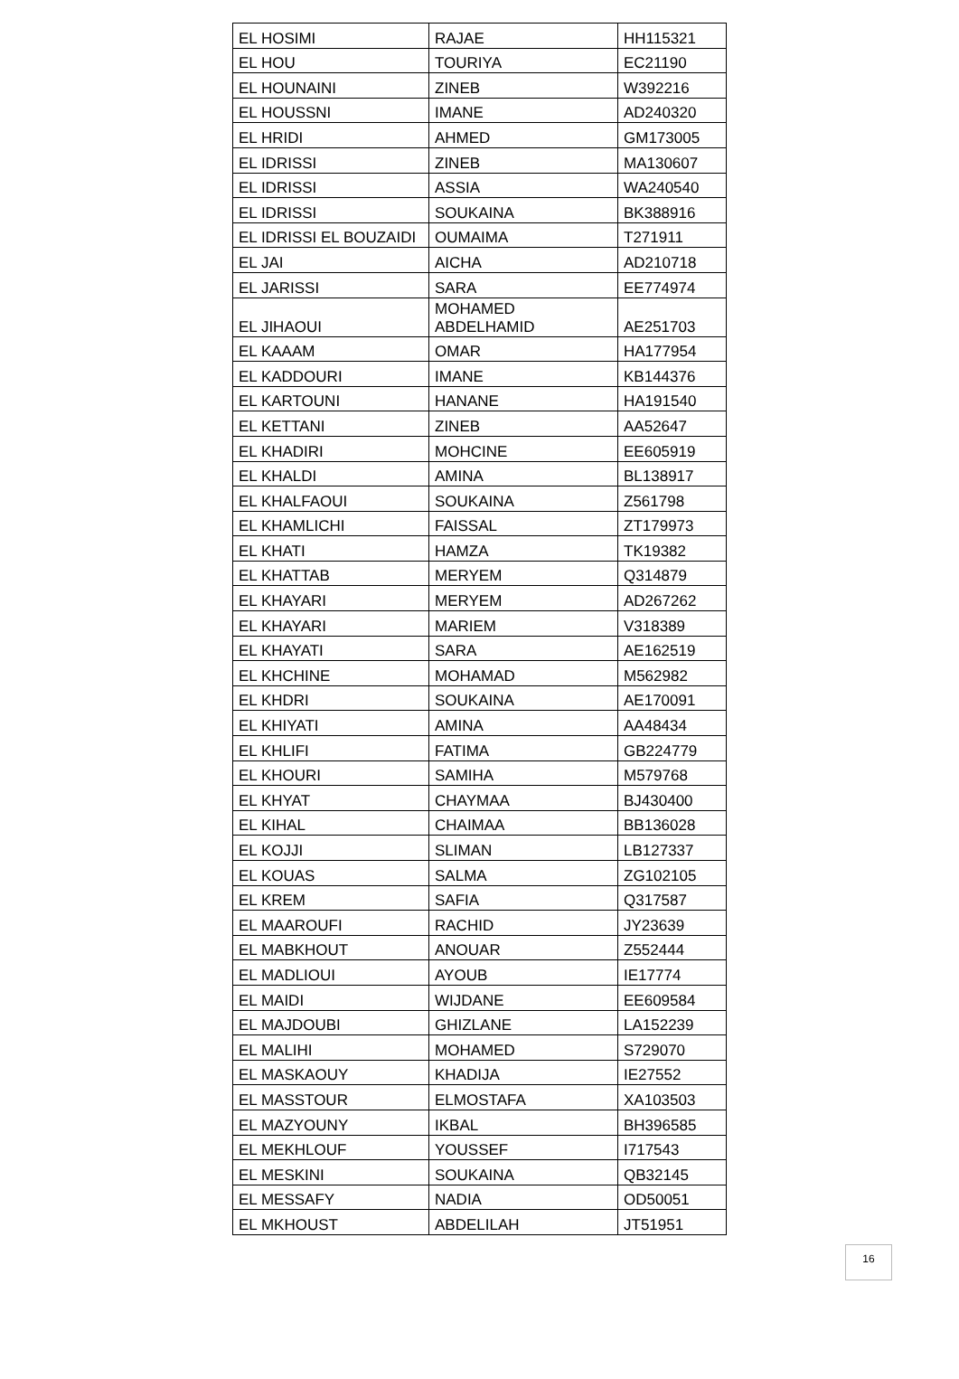| EL HOSIMI | RAJAE | HH115321 |
| EL HOU | TOURIYA | EC21190 |
| EL HOUNAINI | ZINEB | W392216 |
| EL HOUSSNI | IMANE | AD240320 |
| EL HRIDI | AHMED | GM173005 |
| EL IDRISSI | ZINEB | MA130607 |
| EL IDRISSI | ASSIA | WA240540 |
| EL IDRISSI | SOUKAINA | BK388916 |
| EL IDRISSI EL BOUZAIDI | OUMAIMA | T271911 |
| EL JAI | AICHA | AD210718 |
| EL JARISSI | SARA | EE774974 |
| EL JIHAOUI | MOHAMED ABDELHAMID | AE251703 |
| EL KAAAM | OMAR | HA177954 |
| EL KADDOURI | IMANE | KB144376 |
| EL KARTOUNI | HANANE | HA191540 |
| EL KETTANI | ZINEB | AA52647 |
| EL KHADIRI | MOHCINE | EE605919 |
| EL KHALDI | AMINA | BL138917 |
| EL KHALFAOUI | SOUKAINA | Z561798 |
| EL KHAMLICHI | FAISSAL | ZT179973 |
| EL KHATI | HAMZA | TK19382 |
| EL KHATTAB | MERYEM | Q314879 |
| EL KHAYARI | MERYEM | AD267262 |
| EL KHAYARI | MARIEM | V318389 |
| EL KHAYATI | SARA | AE162519 |
| EL KHCHINE | MOHAMAD | M562982 |
| EL KHDRI | SOUKAINA | AE170091 |
| EL KHIYATI | AMINA | AA48434 |
| EL KHLIFI | FATIMA | GB224779 |
| EL KHOURI | SAMIHA | M579768 |
| EL KHYAT | CHAYMAA | BJ430400 |
| EL KIHAL | CHAIMAA | BB136028 |
| EL KOJJI | SLIMAN | LB127337 |
| EL KOUAS | SALMA | ZG102105 |
| EL KREM | SAFIA | Q317587 |
| EL MAAROUFI | RACHID | JY23639 |
| EL MABKHOUT | ANOUAR | Z552444 |
| EL MADLIOUI | AYOUB | IE17774 |
| EL MAIDI | WIJDANE | EE609584 |
| EL MAJDOUBI | GHIZLANE | LA152239 |
| EL MALIHI | MOHAMED | S729070 |
| EL MASKAOUY | KHADIJA | IE27552 |
| EL MASSTOUR | ELMOSTAFA | XA103503 |
| EL MAZYOUNY | IKBAL | BH396585 |
| EL MEKHLOUF | YOUSSEF | I717543 |
| EL MESKINI | SOUKAINA | QB32145 |
| EL MESSAFY | NADIA | OD50051 |
| EL MKHOUST | ABDELILAH | JT51951 |
16